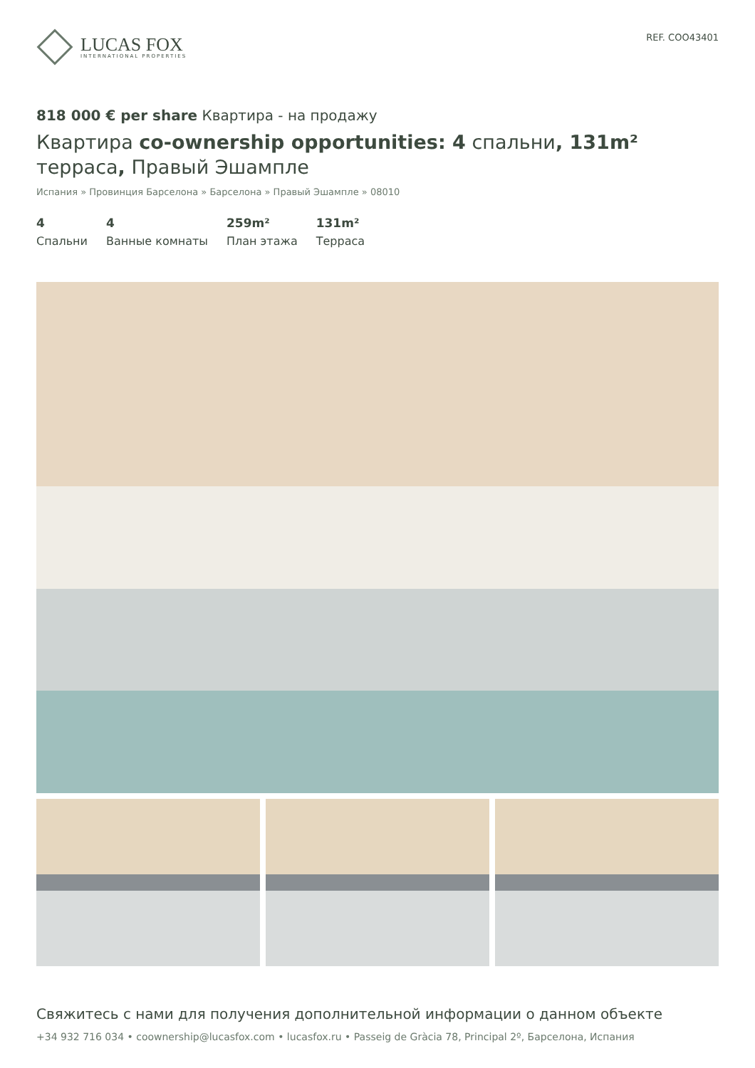LUCAS FOX
INTERNATIONAL PROPERTIES
REF. COO43401
818 000 € per share Квартира - на продажу
Квартира co-ownership opportunities: 4 спальни, 131m² терраса, Правый Эшампле
Испания » Провинция Барселона » Барселона » Правый Эшампле » 08010
4
Спальни
4
Ванные комнаты
259m²
План этажа
131m²
Терраса
Свяжитесь с нами для получения дополнительной информации о данном объекте
+34 932 716 034 • coownership@lucasfox.com • lucasfox.ru • Passeig de Gràcia 78, Principal 2º, Барселона, Испания